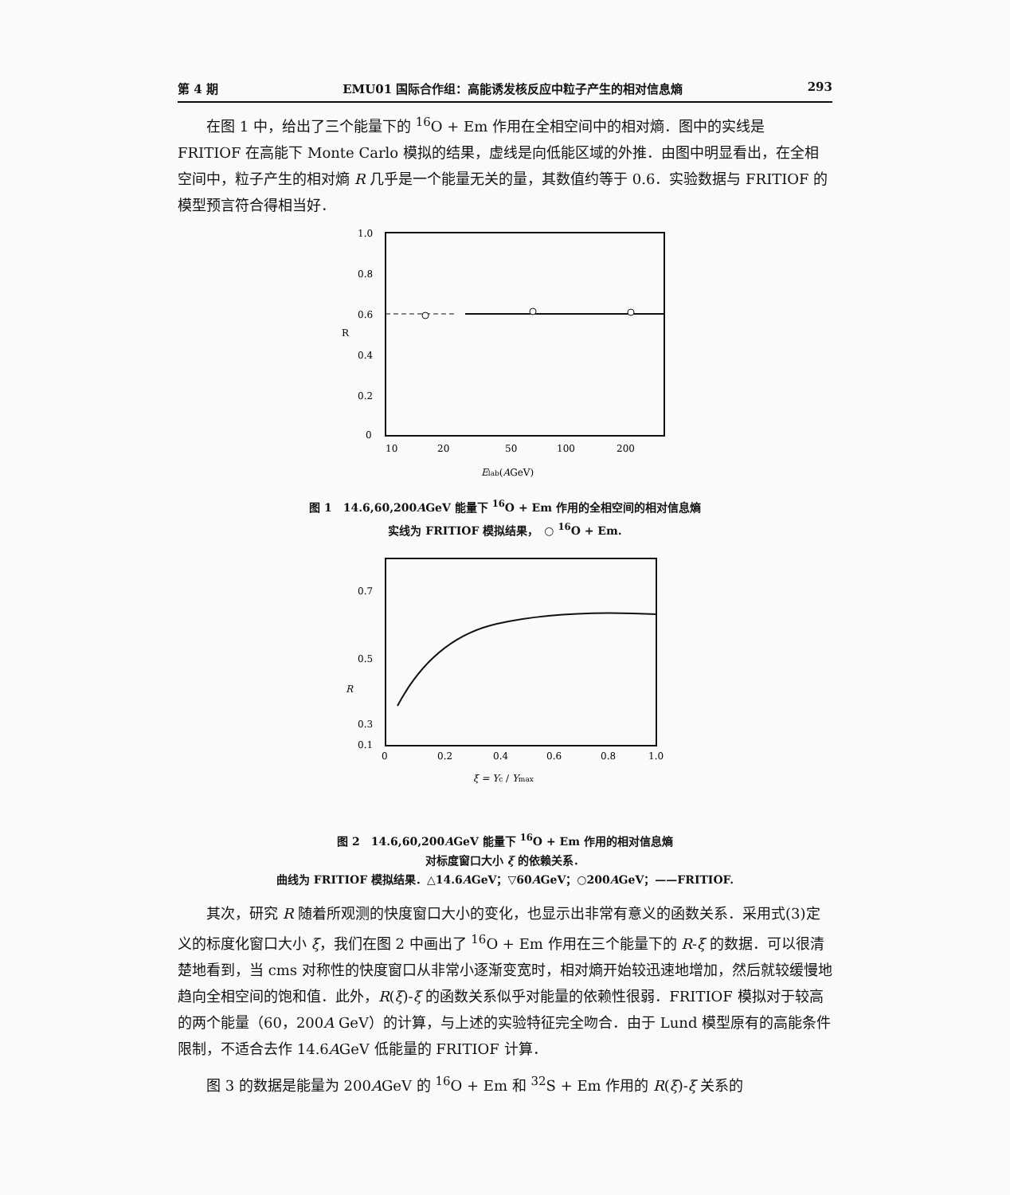第 4 期 EMU01 国际合作组：高能诱发核反应中粒子产生的相对信息熵 293
在图 1 中，给出了三个能量下的 <sup>16</sup>O + Em 作用在全相空间中的相对熵．图中的实线是 FRITIOF 在高能下 Monte Carlo 模拟的结果，虚线是向低能区域的外推．由图中明显看出，在全相空间中，粒子产生的相对熵 R 几乎是一个能量无关的量，其数值约等于 0.6．实验数据与 FRITIOF 的模型预言符合得相当好．
1.0
0.8
0.6
0.4
0.2
0
R
10
20
50
100
200
Elab(AGeV)
图 1　14.6,60,200AGeV 能量下 <sup>16</sup>O + Em 作用的全相空间的相对信息熵
实线为 FRITIOF 模拟结果，　○ <sup>16</sup>O + Em.
0.7
0.5
R
0.3
0.1
0
0.2
0.4
0.6
0.8
1.0
ξ = Yc / Ymax
图 2　14.6,60,200AGeV 能量下 <sup>16</sup>O + Em 作用的相对信息熵
对标度窗口大小 ξ 的依赖关系．
曲线为 FRITIOF 模拟结果．△14.6AGeV；▽60AGeV；○200AGeV；——FRITIOF.
其次，研究 R 随着所观测的快度窗口大小的变化，也显示出非常有意义的函数关系．采用式(3)定义的标度化窗口大小 ξ，我们在图 2 中画出了 <sup>16</sup>O + Em 作用在三个能量下的 R-ξ 的数据．可以很清楚地看到，当 cms 对称性的快度窗口从非常小逐渐变宽时，相对熵开始较迅速地增加，然后就较缓慢地趋向全相空间的饱和值．此外，R(ξ)-ξ 的函数关系似乎对能量的依赖性很弱．FRITIOF 模拟对于较高的两个能量（60，200A GeV）的计算，与上述的实验特征完全吻合．由于 Lund 模型原有的高能条件限制，不适合去作 14.6AGeV 低能量的 FRITIOF 计算．
图 3 的数据是能量为 200AGeV 的 <sup>16</sup>O + Em 和 <sup>32</sup>S + Em 作用的 R(ξ)-ξ 关系的